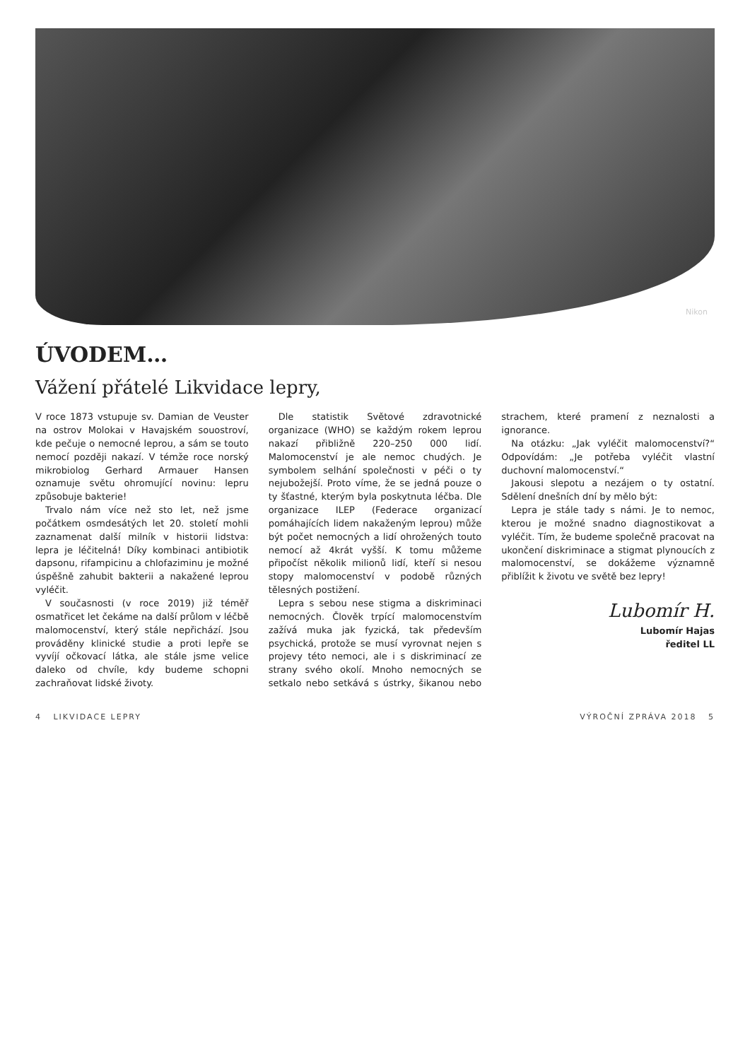Nikon
ÚVODEM…
Vážení přátelé Likvidace lepry,
V roce 1873 vstupuje sv. Damian de Veuster na ostrov Molokai v Havajském souostroví, kde pečuje o nemocné leprou, a sám se touto nemocí později nakazí. V témže roce norský mikrobiolog Gerhard Armauer Hansen oznamuje světu ohromující novinu: lepru způsobuje bakterie!
Trvalo nám více než sto let, než jsme počátkem osmdesátých let 20. století mohli zaznamenat další milník v historii lidstva: lepra je léčitelná! Díky kombinaci antibiotik dapsonu, rifampicinu a chlofaziminu je možné úspěšně zahubit bakterii a nakažené leprou vyléčit.
V současnosti (v roce 2019) již téměř osmatřicet let čekáme na další průlom v léčbě malomocenství, který stále nepřichází. Jsou prováděny klinické studie a proti lepře se vyvíjí očkovací látka, ale stále jsme velice daleko od chvíle, kdy budeme schopni zachraňovat lidské životy.
Dle statistik Světové zdravotnické organizace (WHO) se každým rokem leprou nakazí přibližně 220–250 000 lidí. Malomocenství je ale nemoc chudých. Je symbolem selhání společnosti v péči o ty nejubožejší. Proto víme, že se jedná pouze o ty šťastné, kterým byla poskytnuta léčba. Dle organizace ILEP (Federace organizací pomáhajících lidem nakaženým leprou) může být počet nemocných a lidí ohrožených touto nemocí až 4krát vyšší. K tomu můžeme připočíst několik milionů lidí, kteří si nesou stopy malomocenství v podobě různých tělesných postižení.
Lepra s sebou nese stigma a diskriminaci nemocných. Člověk trpící malomocenstvím zažívá muka jak fyzická, tak především psychická, protože se musí vyrovnat nejen s projevy této nemoci, ale i s diskriminací ze strany svého okolí. Mnoho nemocných se setkalo nebo setkává s ústrky, šikanou nebo strachem, které pramení z neznalosti a ignorance.
Na otázku: „Jak vyléčit malomocenství?“ Odpovídám: „Je potřeba vyléčit vlastní duchovní malomocenství.“
Jakousi slepotu a nezájem o ty ostatní. Sdělení dnešních dní by mělo být:
Lepra je stále tady s námi. Je to nemoc, kterou je možné snadno diagnostikovat a vyléčit. Tím, že budeme společně pracovat na ukončení diskriminace a stigmat plynoucích z malomocenství, se dokážeme významně přiblížit k životu ve světě bez lepry!
Lubomír H.
Lubomír Hajas
ředitel LL
4 LIKVIDACE LEPRY VÝROČNÍ ZPRÁVA 2018 5